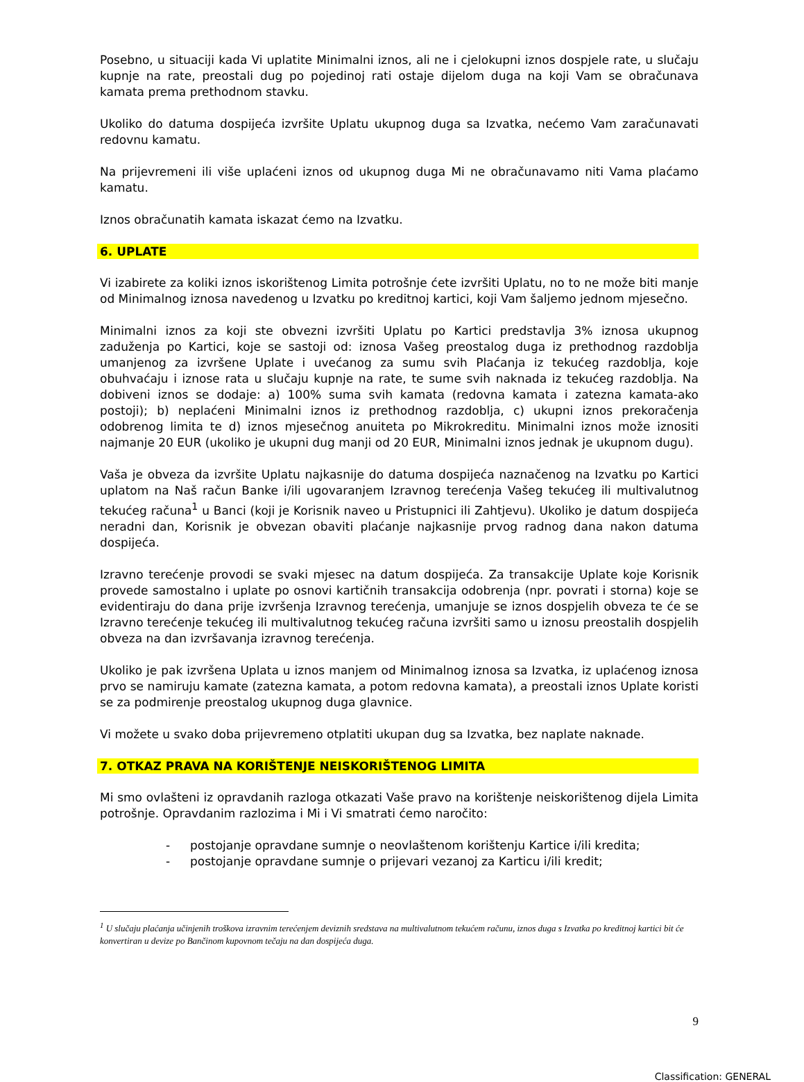Posebno, u situaciji kada Vi uplatite Minimalni iznos, ali ne i cjelokupni iznos dospjele rate, u slučaju kupnje na rate, preostali dug po pojedinoj rati ostaje dijelom duga na koji Vam se obračunava kamata prema prethodnom stavku.
Ukoliko do datuma dospijeća izvršite Uplatu ukupnog duga sa Izvatka, nećemo Vam zaračunavati redovnu kamatu.
Na prijevremeni ili više uplaćeni iznos od ukupnog duga Mi ne obračunavamo niti Vama plaćamo kamatu.
Iznos obračunatih kamata iskazat ćemo na Izvatku.
6. UPLATE
Vi izabirete za koliki iznos iskorištenog Limita potrošnje ćete izvršiti Uplatu, no to ne može biti manje od Minimalnog iznosa navedenog u Izvatku po kreditnoj kartici, koji Vam šaljemo jednom mjesečno.
Minimalni iznos za koji ste obvezni izvršiti Uplatu po Kartici predstavlja 3% iznosa ukupnog zaduženja po Kartici, koje se sastoji od: iznosa Vašeg preostalog duga iz prethodnog razdoblja umanjenog za izvršene Uplate i uvećanog za sumu svih Plaćanja iz tekućeg razdoblja, koje obuhvaćaju i iznose rata u slučaju kupnje na rate, te sume svih naknada iz tekućeg razdoblja. Na dobiveni iznos se dodaje: a) 100% suma svih kamata (redovna kamata i zatezna kamata-ako postoji); b) neplaćeni Minimalni iznos iz prethodnog razdoblja, c) ukupni iznos prekoračenja odobrenog limita te d) iznos mjesečnog anuiteta po Mikrokreditu. Minimalni iznos može iznositi najmanje 20 EUR (ukoliko je ukupni dug manji od 20 EUR, Minimalni iznos jednak je ukupnom dugu).
Vaša je obveza da izvršite Uplatu najkasnije do datuma dospijeća naznačenog na Izvatku po Kartici uplatom na Naš račun Banke i/ili ugovaranjem Izravnog terećenja Vašeg tekućeg ili multivalutnog tekućeg računa<sup>1</sup> u Banci (koji je Korisnik naveo u Pristupnici ili Zahtjevu). Ukoliko je datum dospijeća neradni dan, Korisnik je obvezan obaviti plaćanje najkasnije prvog radnog dana nakon datuma dospijeća.
Izravno terećenje provodi se svaki mjesec na datum dospijeća. Za transakcije Uplate koje Korisnik provede samostalno i uplate po osnovi kartičnih transakcija odobrenja (npr. povrati i storna) koje se evidentiraju do dana prije izvršenja Izravnog terećenja, umanjuje se iznos dospjelih obveza te će se Izravno terećenje tekućeg ili multivalutnog tekućeg računa izvršiti samo u iznosu preostalih dospjelih obveza na dan izvršavanja izravnog terećenja.
Ukoliko je pak izvršena Uplata u iznos manjem od Minimalnog iznosa sa Izvatka, iz uplaćenog iznosa prvo se namiruju kamate (zatezna kamata, a potom redovna kamata), a preostali iznos Uplate koristi se za podmirenje preostalog ukupnog duga glavnice.
Vi možete u svako doba prijevremeno otplatiti ukupan dug sa Izvatka, bez naplate naknade.
7. OTKAZ PRAVA NA KORIŠTENJE NEISKORIŠTENOG LIMITA
Mi smo ovlašteni iz opravdanih razloga otkazati Vaše pravo na korištenje neiskorištenog dijela Limita potrošnje. Opravdanim razlozima i Mi i Vi smatrati ćemo naročito:
- postojanje opravdane sumnje o neovlaštenom korištenju Kartice i/ili kredita;
- postojanje opravdane sumnje o prijevari vezanoj za Karticu i/ili kredit;
<sup>1</sup> U slučaju plaćanja učinjenih troškova izravnim terećenjem deviznih sredstava na multivalutnom tekućem računu, iznos duga s Izvatka po kreditnoj kartici bit će konvertiran u devize po Bančinom kupovnom tečaju na dan dospijeća duga.
9
Classification: GENERAL